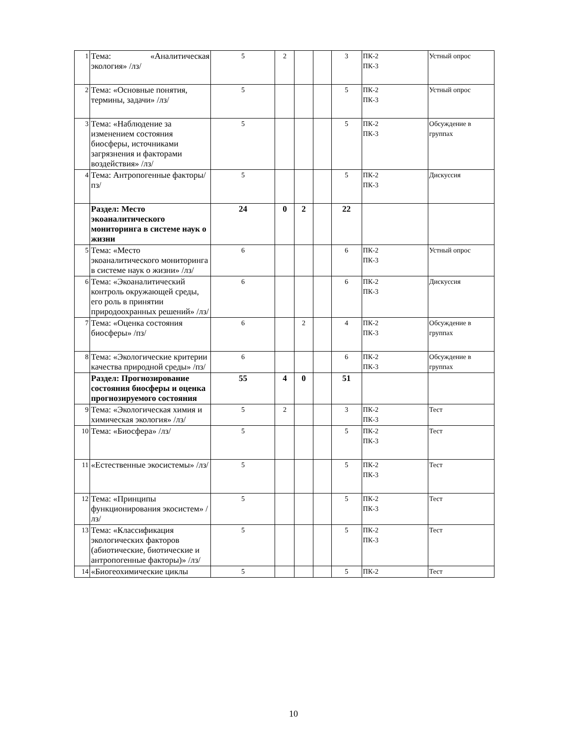| 1 | Тема: «Аналитическая экология» /лз/ | 5 | 2 | | | 3 | ПК-2 ПК-3 | Устный опрос |
| 2 | Тема: «Основные понятия, термины, задачи» /лз/ | 5 | | | | 5 | ПК-2 ПК-3 | Устный опрос |
| 3 | Тема: «Наблюдение за изменением состояния биосферы, источниками загрязнения и факторами воздействия» /лз/ | 5 | | | | 5 | ПК-2 ПК-3 | Обсуждение в группах |
| 4 | Тема: Антропогенные факторы/пз/ | 5 | | | | 5 | ПК-2 ПК-3 | Дискуссия |
| | Раздел: Место экоаналитического мониторинга в системе наук о жизни | 24 | 0 | 2 | | 22 | | |
| 5 | Тема: «Место экоаналитического мониторинга в системе наук о жизни» /лз/ | 6 | | | | 6 | ПК-2 ПК-3 | Устный опрос |
| 6 | Тема: «Экоаналитический контроль окружающей среды, его роль в принятии природоохранных решений» /лз/ | 6 | | | | 6 | ПК-2 ПК-3 | Дискуссия |
| 7 | Тема: «Оценка состояния биосферы» /пз/ | 6 | | 2 | | 4 | ПК-2 ПК-3 | Обсуждение в группах |
| 8 | Тема: «Экологические критерии качества природной среды» /пз/ | 6 | | | | 6 | ПК-2 ПК-3 | Обсуждение в группах |
| | Раздел: Прогнозирование состояния биосферы и оценка прогнозируемого состояния | 55 | 4 | 0 | | 51 | | |
| 9 | Тема: «Экологическая химия и химическая экология» /лз/ | 5 | 2 | | | 3 | ПК-2 ПК-3 | Тест |
| 10 | Тема: «Биосфера» /лз/ | 5 | | | | 5 | ПК-2 ПК-3 | Тест |
| 11 | «Естественные экосистемы» /лз/ | 5 | | | | 5 | ПК-2 ПК-3 | Тест |
| 12 | Тема: «Принципы функционирования экосистем» /лз/ | 5 | | | | 5 | ПК-2 ПК-3 | Тест |
| 13 | Тема: «Классификация экологических факторов (абиотические, биотические и антропогенные факторы)» /лз/ | 5 | | | | 5 | ПК-2 ПК-3 | Тест |
| 14 | «Биогеохимические циклы | 5 | | | | 5 | ПК-2 | Тест |
10